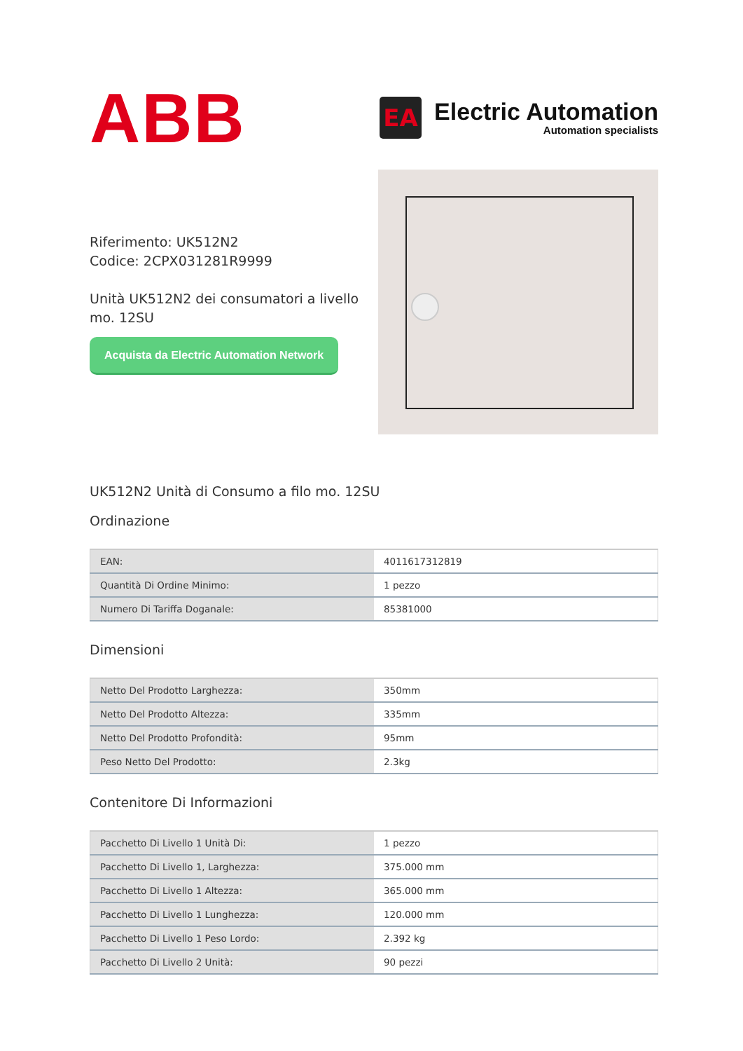ABB
EA
Electric Automation
Automation specialists
Riferimento: UK512N2
Codice: 2CPX031281R9999
Unità UK512N2 dei consumatori a livello mo. 12SU
Acquista da Electric Automation Network
UK512N2 Unità di Consumo a filo mo. 12SU
Ordinazione
| EAN: | 4011617312819 |
| Quantità Di Ordine Minimo: | 1 pezzo |
| Numero Di Tariffa Doganale: | 85381000 |
Dimensioni
| Netto Del Prodotto Larghezza: | 350mm |
| Netto Del Prodotto Altezza: | 335mm |
| Netto Del Prodotto Profondità: | 95mm |
| Peso Netto Del Prodotto: | 2.3kg |
Contenitore Di Informazioni
| Pacchetto Di Livello 1 Unità Di: | 1 pezzo |
| Pacchetto Di Livello 1, Larghezza: | 375.000 mm |
| Pacchetto Di Livello 1 Altezza: | 365.000 mm |
| Pacchetto Di Livello 1 Lunghezza: | 120.000 mm |
| Pacchetto Di Livello 1 Peso Lordo: | 2.392 kg |
| Pacchetto Di Livello 2 Unità: | 90 pezzi |